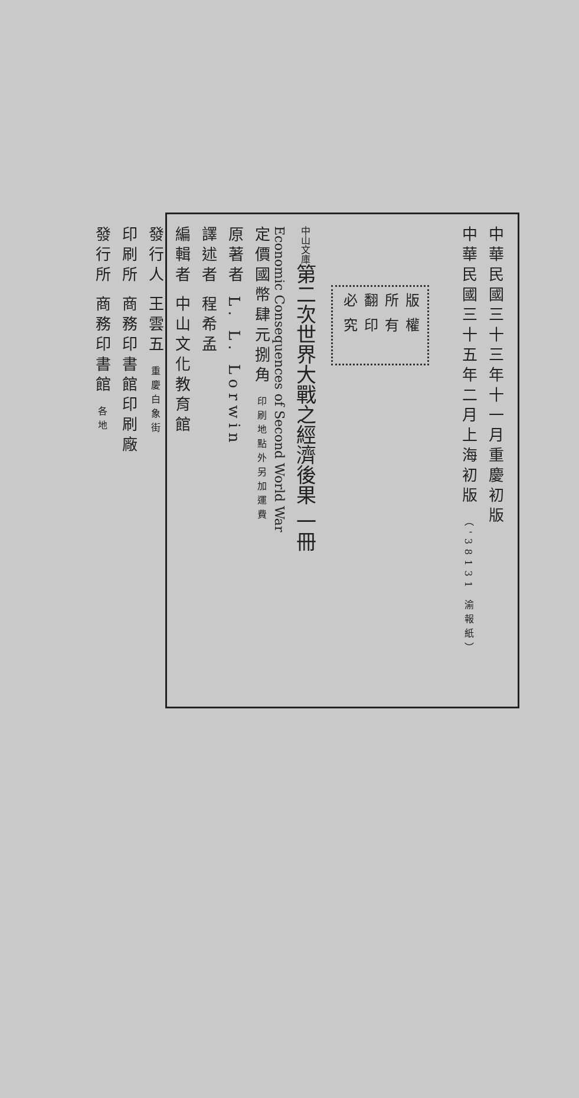中華民國三十三年十一月重慶初版
中華民國三十五年二月上海初版 （'38131 渝報紙）
版權所有
翻印必究
中山文庫第二次世界大戰之經濟後果 一冊
Economic Consequences of Second World War
定價國幣肆元捌角 印刷地點外另加運費
原著者 L. L. Lorwin
譯述者 程希孟
編輯者 中山文化教育館
發行人 王雲五 重慶白象街
印刷所 商務印書館印刷廠
發行所 商務印書館 各地